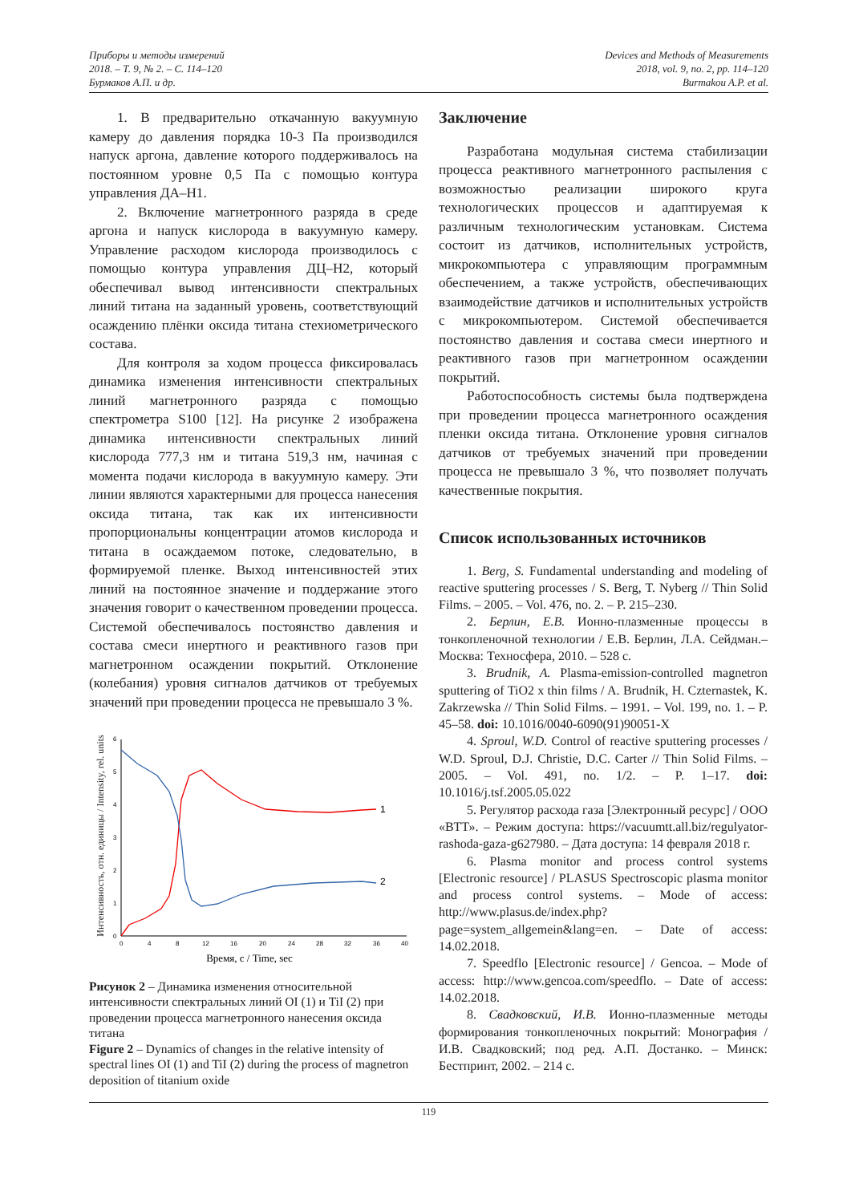Приборы и методы измерений
2018. – Т. 9, № 2. – С. 114–120
Бурмаков А.П. и др.
Devices and Methods of Measurements
2018, vol. 9, no. 2, pp. 114–120
Burmakou A.P. et al.
1. В предварительно откачанную вакуумную камеру до давления порядка 10-3 Па производился напуск аргона, давление которого поддерживалось на постоянном уровне 0,5 Па с помощью контура управления ДА–Н1.
2. Включение магнетронного разряда в среде аргона и напуск кислорода в вакуумную камеру. Управление расходом кислорода производилось с помощью контура управления ДЦ–Н2, который обеспечивал вывод интенсивности спектральных линий титана на заданный уровень, соответствующий осаждению плёнки оксида титана стехиометрического состава.
Для контроля за ходом процесса фиксировалась динамика изменения интенсивности спектральных линий магнетронного разряда с помощью спектрометра S100 [12]. На рисунке 2 изображена динамика интенсивности спектральных линий кислорода 777,3 нм и титана 519,3 нм, начиная с момента подачи кислорода в вакуумную камеру. Эти линии являются характерными для процесса нанесения оксида титана, так как их интенсивности пропорциональны концентрации атомов кислорода и титана в осаждаемом потоке, следовательно, в формируемой пленке. Выход интенсивностей этих линий на постоянное значение и поддержание этого значения говорит о качественном проведении процесса. Системой обеспечивалось постоянство давления и состава смеси инертного и реактивного газов при магнетронном осаждении покрытий. Отклонение (колебания) уровня сигналов датчиков от требуемых значений при проведении процесса не превышало 3 %.
Интенсивность, отн. единицы / Intensity, rel. units
0
1
2
3
4
5
6
0
4
8
12
16
20
24
28
32
36
40
1
2
Время, с / Time, sec
Рисунок 2 – Динамика изменения относительной интенсивности спектральных линий OI (1) и TiI (2) при проведении процесса магнетронного нанесения оксида титана
Figure 2 – Dynamics of changes in the relative intensity of spectral lines OI (1) and TiI (2) during the process of magnetron deposition of titanium oxide
Заключение
Разработана модульная система стабилизации процесса реактивного магнетронного распыления с возможностью реализации широкого круга технологических процессов и адаптируемая к различным технологическим установкам. Система состоит из датчиков, исполнительных устройств, микрокомпьютера с управляющим программным обеспечением, а также устройств, обеспечивающих взаимодействие датчиков и исполнительных устройств с микрокомпьютером. Системой обеспечивается постоянство давления и состава смеси инертного и реактивного газов при магнетронном осаждении покрытий.
Работоспособность системы была подтверждена при проведении процесса магнетронного осаждения пленки оксида титана. Отклонение уровня сигналов датчиков от требуемых значений при проведении процесса не превышало 3 %, что позволяет получать качественные покрытия.
Список использованных источников
1. Berg, S. Fundamental understanding and modeling of reactive sputtering processes / S. Berg, T. Nyberg // Thin Solid Films. – 2005. – Vol. 476, no. 2. – P. 215–230.
2. Берлин, Е.В. Ионно-плазменные процессы в тонкопленочной технологии / Е.В. Берлин, Л.А. Сейдман.– Москва: Техносфера, 2010. – 528 с.
3. Brudnik, A. Plasma-emission-controlled magnetron sputtering of TiO2 x thin films / A. Brudnik, H. Czternastek, K. Zakrzewska // Thin Solid Films. – 1991. – Vol. 199, no. 1. – P. 45–58. doi: 10.1016/0040-6090(91)90051-X
4. Sproul, W.D. Control of reactive sputtering processes / W.D. Sproul, D.J. Christie, D.C. Carter // Thin Solid Films. – 2005. – Vol. 491, no. 1/2. – P. 1–17. doi: 10.1016/j.tsf.2005.05.022
5. Регулятор расхода газа [Электронный ресурс] / ООО «ВТТ». – Режим доступа: https://vacuumtt.all.biz/regulyator-rashoda-gaza-g627980. – Дата доступа: 14 февраля 2018 г.
6. Plasma monitor and process control systems [Electronic resource] / PLASUS Spectroscopic plasma monitor and process control systems. – Mode of access: http://www.plasus.de/index.php?page=system_allgemein&lang=en. – Date of access: 14.02.2018.
7. Speedflo [Electronic resource] / Gencoa. – Mode of access: http://www.gencoa.com/speedflo. – Date of access: 14.02.2018.
8. Свадковский, И.В. Ионно-плазменные методы формирования тонкопленочных покрытий: Монография / И.В. Свадковский; под ред. А.П. Достанко. – Минск: Бестпринт, 2002. – 214 с.
119